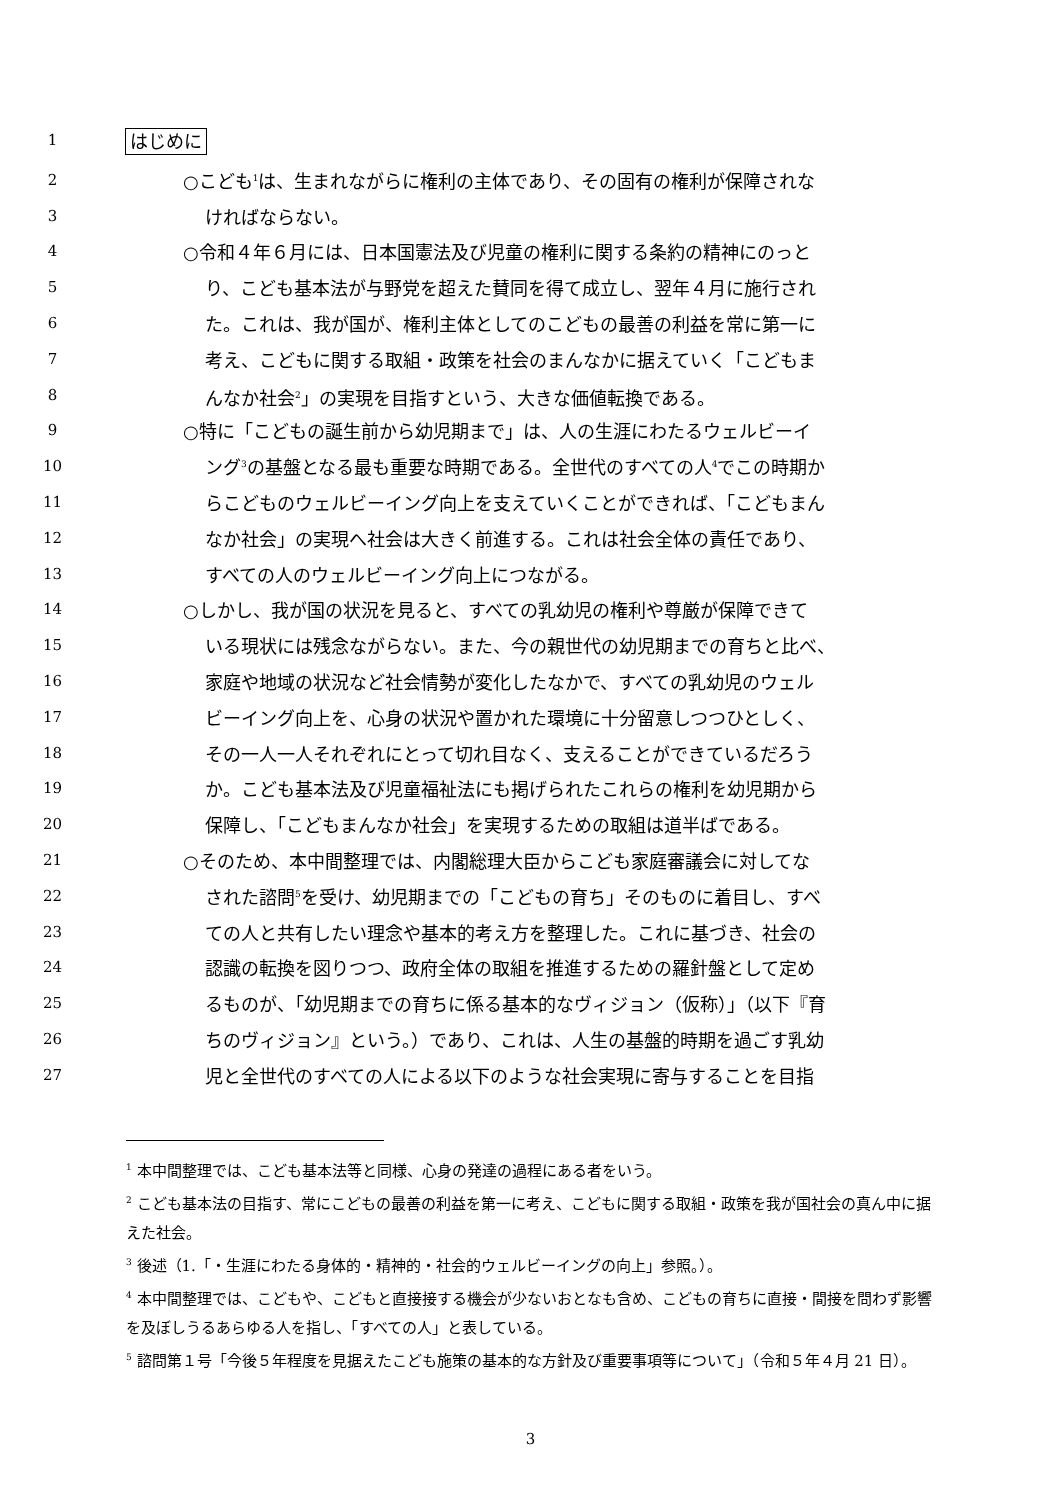1 はじめに
2 ○こども<sup>1</sup>は、生まれながらに権利の主体であり、その固有の権利が保障されな
3 ければならない。
4 ○令和４年６月には、日本国憲法及び児童の権利に関する条約の精神にのっと
5 り、こども基本法が与野党を超えた賛同を得て成立し、翌年４月に施行され
6 た。これは、我が国が、権利主体としてのこどもの最善の利益を常に第一に
7 考え、こどもに関する取組・政策を社会のまんなかに据えていく「こどもま
8 んなか社会<sup>2</sup>」の実現を目指すという、大きな価値転換である。
9 ○特に「こどもの誕生前から幼児期まで」は、人の生涯にわたるウェルビーイ
10 ング<sup>3</sup>の基盤となる最も重要な時期である。全世代のすべての人<sup>4</sup>でこの時期か
11 らこどものウェルビーイング向上を支えていくことができれば、「こどもまん
12 なか社会」の実現へ社会は大きく前進する。これは社会全体の責任であり、
13 すべての人のウェルビーイング向上につながる。
14 ○しかし、我が国の状況を見ると、すべての乳幼児の権利や尊厳が保障できて
15 いる現状には残念ながらない。また、今の親世代の幼児期までの育ちと比べ、
16 家庭や地域の状況など社会情勢が変化したなかで、すべての乳幼児のウェル
17 ビーイング向上を、心身の状況や置かれた環境に十分留意しつつひとしく、
18 その一人一人それぞれにとって切れ目なく、支えることができているだろう
19 か。こども基本法及び児童福祉法にも掲げられたこれらの権利を幼児期から
20 保障し、「こどもまんなか社会」を実現するための取組は道半ばである。
21 ○そのため、本中間整理では、内閣総理大臣からこども家庭審議会に対してな
22 された諮問<sup>5</sup>を受け、幼児期までの「こどもの育ち」そのものに着目し、すべ
23 ての人と共有したい理念や基本的考え方を整理した。これに基づき、社会の
24 認識の転換を図りつつ、政府全体の取組を推進するための羅針盤として定め
25 るものが、「幼児期までの育ちに係る基本的なヴィジョン（仮称）」（以下『育
26 ちのヴィジョン』という。）であり、これは、人生の基盤的時期を過ごす乳幼
27 児と全世代のすべての人による以下のような社会実現に寄与することを目指
<sup>1</sup> 本中間整理では、こども基本法等と同様、心身の発達の過程にある者をいう。
<sup>2</sup> こども基本法の目指す、常にこどもの最善の利益を第一に考え、こどもに関する取組・政策を我が国社会の真ん中に据えた社会。
<sup>3</sup> 後述（1.「・生涯にわたる身体的・精神的・社会的ウェルビーイングの向上」参照。）。
<sup>4</sup> 本中間整理では、こどもや、こどもと直接接する機会が少ないおとなも含め、こどもの育ちに直接・間接を問わず影響を及ぼしうるあらゆる人を指し、「すべての人」と表している。
<sup>5</sup> 諮問第１号「今後５年程度を見据えたこども施策の基本的な方針及び重要事項等について」（令和５年４月 21 日）。
3